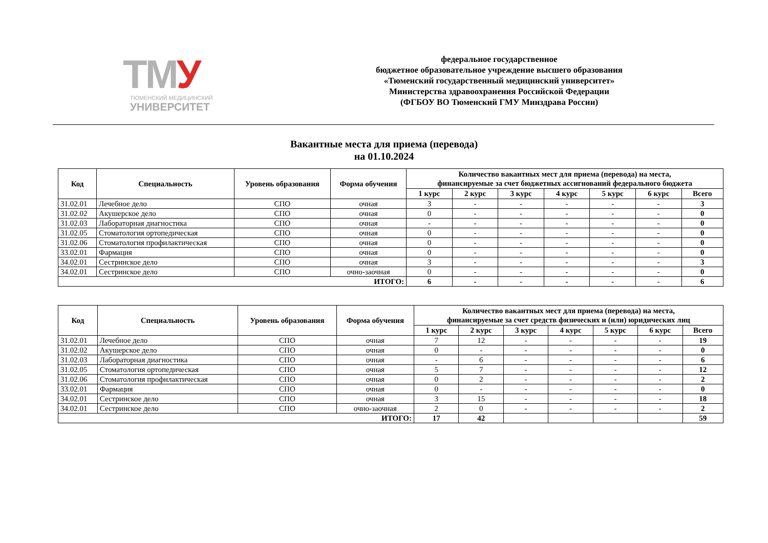ТМУ
ТЮМЕНСКИЙ МЕДИЦИНСКИЙ
УНИВЕРСИТЕТ
федеральное государственное
бюджетное образовательное учреждение высшего образования
«Тюменский государственный медицинский университет»
Министерства здравоохранения Российской Федерации
(ФГБОУ ВО Тюменский ГМУ Минздрава России)
Вакантные места для приема (перевода)
на 01.10.2024
| Код | Специальность | Уровень образования | Форма обучения | Количество вакантных мест для приема (перевода) на места, финансируемые за счет бюджетных ассигнований федерального бюджета | | | | | | |
| --- | --- | --- | --- | --- | --- | --- | --- | --- | --- | --- |
| | | | | 1 курс | 2 курс | 3 курс | 4 курс | 5 курс | 6 курс | Всего |
| 31.02.01 | Лечебное дело | СПО | очная | 3 | - | - | - | - | - | 3 |
| 31.02.02 | Акушерское дело | СПО | очная | 0 | - | - | - | - | - | 0 |
| 31.02.03 | Лабораторная диагностика | СПО | очная | - | - | - | - | - | - | 0 |
| 31.02.05 | Стоматология ортопедическая | СПО | очная | 0 | - | - | - | - | - | 0 |
| 31.02.06 | Стоматология профилактическая | СПО | очная | 0 | - | - | - | - | - | 0 |
| 33.02.01 | Фармация | СПО | очная | 0 | - | - | - | - | - | 0 |
| 34.02.01 | Сестринское дело | СПО | очная | 3 | - | - | - | - | - | 3 |
| 34.02.01 | Сестринское дело | СПО | очно-заочная | 0 | - | - | - | - | - | 0 |
| ИТОГО: | | | | 6 | - | - | - | - | - | 6 |
| Код | Специальность | Уровень образования | Форма обучения | Количество вакантных мест для приема (перевода) на места, финансируемые за счет средств физических и (или) юридических лиц | | | | | | |
| --- | --- | --- | --- | --- | --- | --- | --- | --- | --- | --- |
| | | | | 1 курс | 2 курс | 3 курс | 4 курс | 5 курс | 6 курс | Всего |
| 31.02.01 | Лечебное дело | СПО | очная | 7 | 12 | - | - | - | - | 19 |
| 31.02.02 | Акушерское дело | СПО | очная | 0 | - | - | - | - | - | 0 |
| 31.02.03 | Лабораторная диагностика | СПО | очная | - | 6 | - | - | - | - | 6 |
| 31.02.05 | Стоматология ортопедическая | СПО | очная | 5 | 7 | - | - | - | - | 12 |
| 31.02.06 | Стоматология профилактическая | СПО | очная | 0 | 2 | - | - | - | - | 2 |
| 33.02.01 | Фармация | СПО | очная | 0 | - | - | - | - | - | 0 |
| 34.02.01 | Сестринское дело | СПО | очная | 3 | 15 | - | - | - | - | 18 |
| 34.02.01 | Сестринское дело | СПО | очно-заочная | 2 | 0 | - | - | - | - | 2 |
| ИТОГО: | | | | 17 | 42 | | | | | 59 |